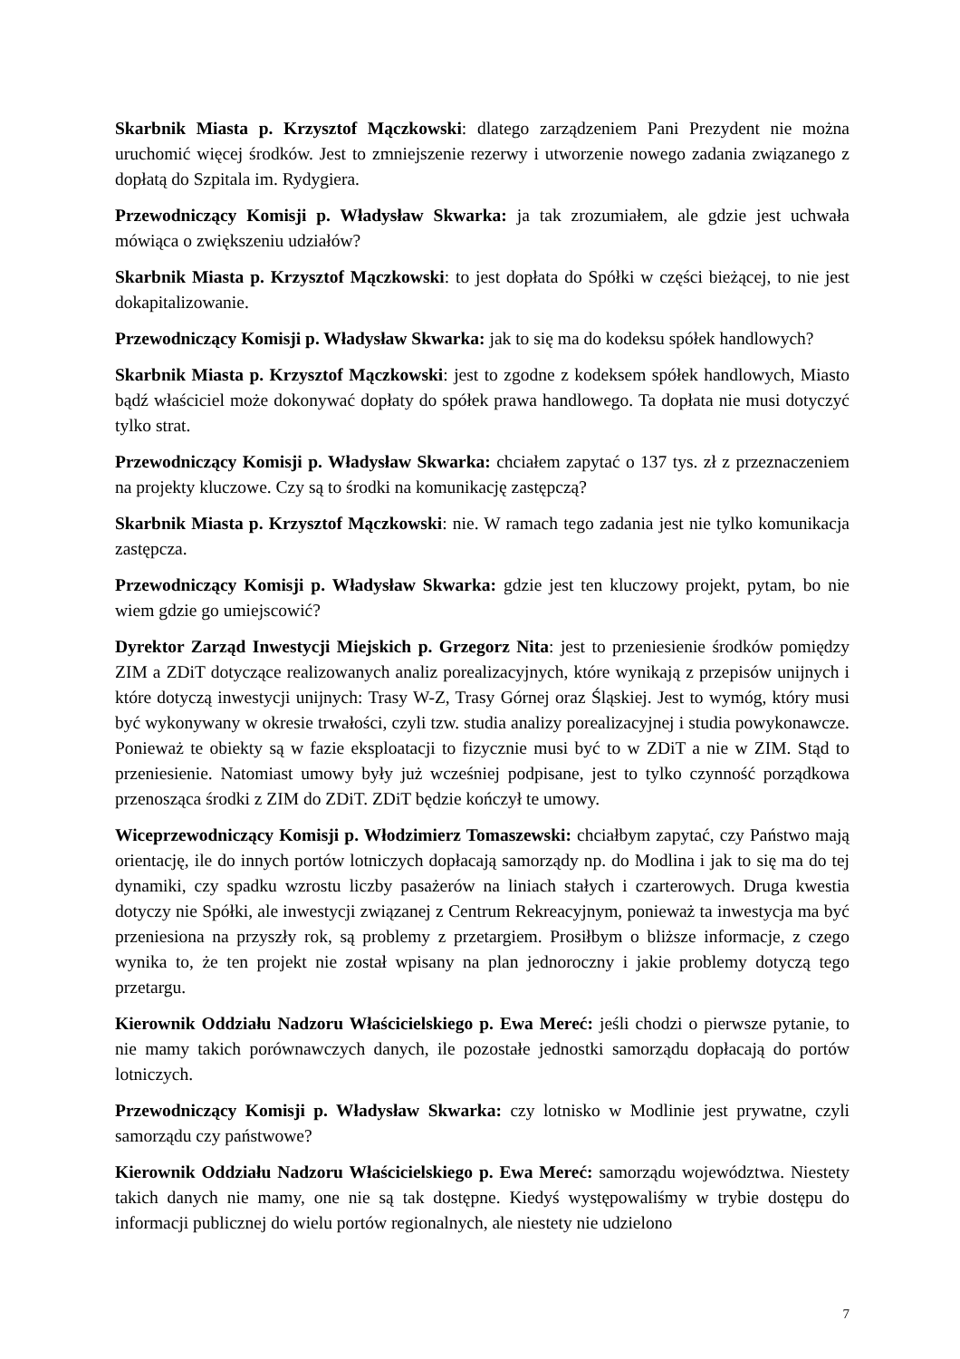Skarbnik Miasta p. Krzysztof Mączkowski: dlatego zarządzeniem Pani Prezydent nie można uruchomić więcej środków. Jest to zmniejszenie rezerwy i utworzenie nowego zadania związanego z dopłatą do Szpitala im. Rydygiera.
Przewodniczący Komisji p. Władysław Skwarka: ja tak zrozumiałem, ale gdzie jest uchwała mówiąca o zwiększeniu udziałów?
Skarbnik Miasta p. Krzysztof Mączkowski: to jest dopłata do Spółki w części bieżącej, to nie jest dokapitalizowanie.
Przewodniczący Komisji p. Władysław Skwarka: jak to się ma do kodeksu spółek handlowych?
Skarbnik Miasta p. Krzysztof Mączkowski: jest to zgodne z kodeksem spółek handlowych, Miasto bądź właściciel może dokonywać dopłaty do spółek prawa handlowego. Ta dopłata nie musi dotyczyć tylko strat.
Przewodniczący Komisji p. Władysław Skwarka: chciałem zapytać o 137 tys. zł z przeznaczeniem na projekty kluczowe. Czy są to środki na komunikację zastępczą?
Skarbnik Miasta p. Krzysztof Mączkowski: nie. W ramach tego zadania jest nie tylko komunikacja zastępcza.
Przewodniczący Komisji p. Władysław Skwarka: gdzie jest ten kluczowy projekt, pytam, bo nie wiem gdzie go umiejscowić?
Dyrektor Zarząd Inwestycji Miejskich p. Grzegorz Nita: jest to przeniesienie środków pomiędzy ZIM a ZDiT dotyczące realizowanych analiz porealizacyjnych, które wynikają z przepisów unijnych i które dotyczą inwestycji unijnych: Trasy W-Z, Trasy Górnej oraz Śląskiej. Jest to wymóg, który musi być wykonywany w okresie trwałości, czyli tzw. studia analizy porealizacyjnej i studia powykonawcze. Ponieważ te obiekty są w fazie eksploatacji to fizycznie musi być to w ZDiT a nie w ZIM. Stąd to przeniesienie. Natomiast umowy były już wcześniej podpisane, jest to tylko czynność porządkowa przenosząca środki z ZIM do ZDiT. ZDiT będzie kończył te umowy.
Wiceprzewodniczący Komisji p. Włodzimierz Tomaszewski: chciałbym zapytać, czy Państwo mają orientację, ile do innych portów lotniczych dopłacają samorządy np. do Modlina i jak to się ma do tej dynamiki, czy spadku wzrostu liczby pasażerów na liniach stałych i czarterowych. Druga kwestia dotyczy nie Spółki, ale inwestycji związanej z Centrum Rekreacyjnym, ponieważ ta inwestycja ma być przeniesiona na przyszły rok, są problemy z przetargiem. Prosiłbym o bliższe informacje, z czego wynika to, że ten projekt nie został wpisany na plan jednoroczny i jakie problemy dotyczą tego przetargu.
Kierownik Oddziału Nadzoru Właścicielskiego p. Ewa Mereć: jeśli chodzi o pierwsze pytanie, to nie mamy takich porównawczych danych, ile pozostałe jednostki samorządu dopłacają do portów lotniczych.
Przewodniczący Komisji p. Władysław Skwarka: czy lotnisko w Modlinie jest prywatne, czyli samorządu czy państwowe?
Kierownik Oddziału Nadzoru Właścicielskiego p. Ewa Mereć: samorządu województwa. Niestety takich danych nie mamy, one nie są tak dostępne. Kiedyś występowaliśmy w trybie dostępu do informacji publicznej do wielu portów regionalnych, ale niestety nie udzielono
7